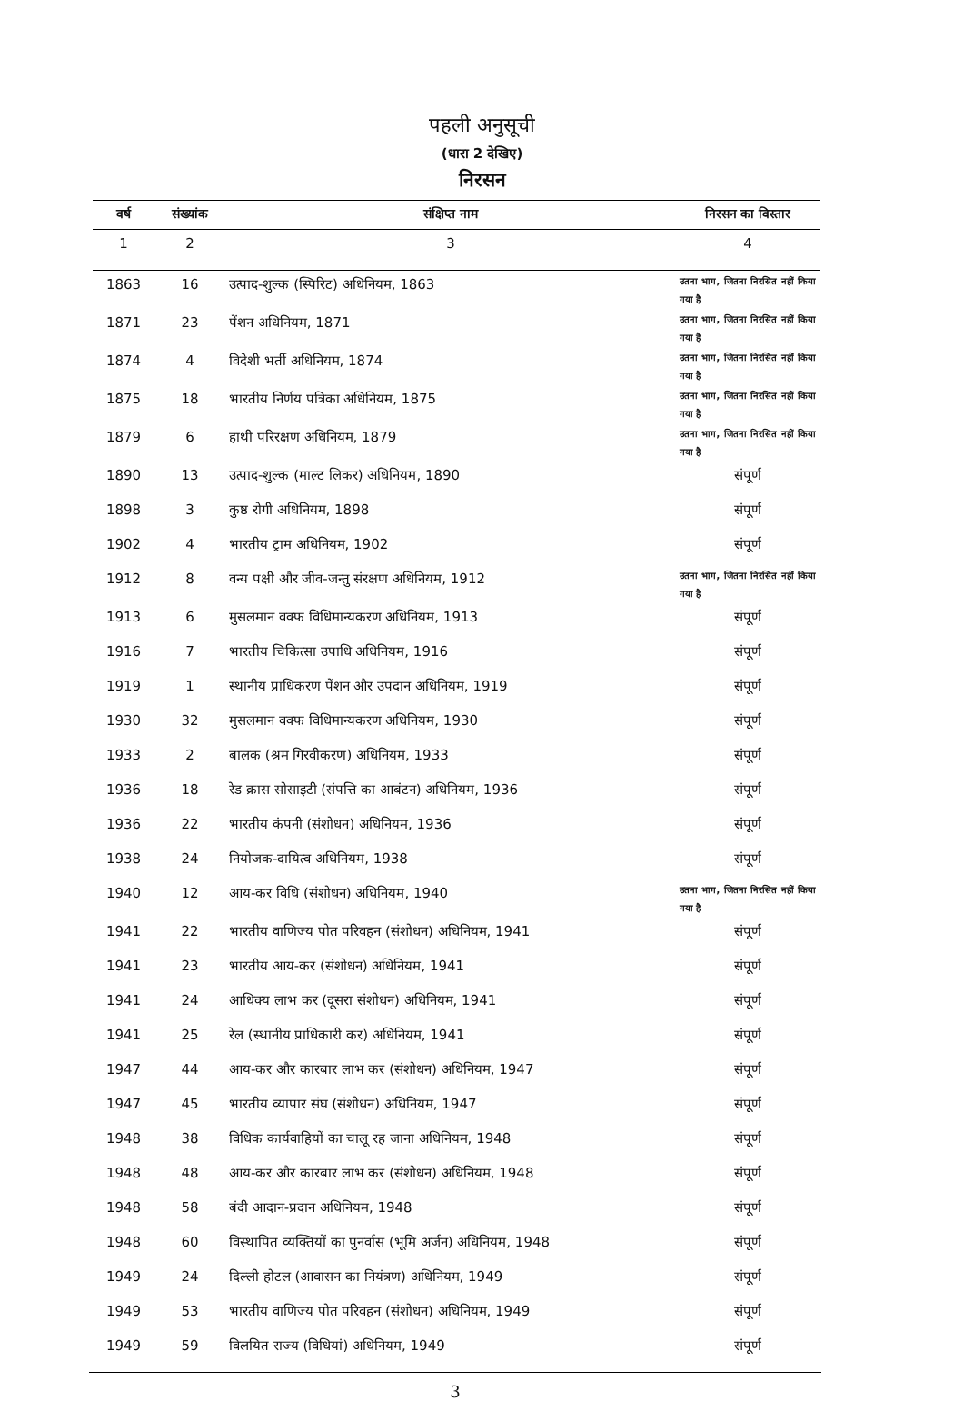पहली अनुसूची
(धारा 2 देखिए)
निरसन
| वर्ष | संख्यांक | संक्षिप्त नाम | निरसन का विस्तार |
| --- | --- | --- | --- |
| 1 | 2 | 3 | 4 |
| 1863 | 16 | उत्पाद-शुल्क (स्पिरिट) अधिनियम, 1863 | उतना भाग, जितना निरसित नहीं किया गया है |
| 1871 | 23 | पेंशन अधिनियम, 1871 | उतना भाग, जितना निरसित नहीं किया गया है |
| 1874 | 4 | विदेशी भर्ती अधिनियम, 1874 | उतना भाग, जितना निरसित नहीं किया गया है |
| 1875 | 18 | भारतीय निर्णय पत्रिका अधिनियम, 1875 | उतना भाग, जितना निरसित नहीं किया गया है |
| 1879 | 6 | हाथी परिरक्षण अधिनियम, 1879 | उतना भाग, जितना निरसित नहीं किया गया है |
| 1890 | 13 | उत्पाद-शुल्क (माल्ट लिकर) अधिनियम, 1890 | संपूर्ण |
| 1898 | 3 | कुष्ठ रोगी अधिनियम, 1898 | संपूर्ण |
| 1902 | 4 | भारतीय ट्राम अधिनियम, 1902 | संपूर्ण |
| 1912 | 8 | वन्य पक्षी और जीव-जन्तु संरक्षण अधिनियम, 1912 | उतना भाग, जितना निरसित नहीं किया गया है |
| 1913 | 6 | मुसलमान वक्फ विधिमान्यकरण अधिनियम, 1913 | संपूर्ण |
| 1916 | 7 | भारतीय चिकित्सा उपाधि अधिनियम, 1916 | संपूर्ण |
| 1919 | 1 | स्थानीय प्राधिकरण पेंशन और उपदान अधिनियम, 1919 | संपूर्ण |
| 1930 | 32 | मुसलमान वक्फ विधिमान्यकरण अधिनियम, 1930 | संपूर्ण |
| 1933 | 2 | बालक (श्रम गिरवीकरण) अधिनियम, 1933 | संपूर्ण |
| 1936 | 18 | रेड क्रास सोसाइटी (संपत्ति का आबंटन) अधिनियम, 1936 | संपूर्ण |
| 1936 | 22 | भारतीय कंपनी (संशोधन) अधिनियम, 1936 | संपूर्ण |
| 1938 | 24 | नियोजक-दायित्व अधिनियम, 1938 | संपूर्ण |
| 1940 | 12 | आय-कर विधि (संशोधन) अधिनियम, 1940 | उतना भाग, जितना निरसित नहीं किया गया है |
| 1941 | 22 | भारतीय वाणिज्य पोत परिवहन (संशोधन) अधिनियम, 1941 | संपूर्ण |
| 1941 | 23 | भारतीय आय-कर (संशोधन) अधिनियम, 1941 | संपूर्ण |
| 1941 | 24 | आधिक्य लाभ कर (दूसरा संशोधन) अधिनियम, 1941 | संपूर्ण |
| 1941 | 25 | रेल (स्थानीय प्राधिकारी कर) अधिनियम, 1941 | संपूर्ण |
| 1947 | 44 | आय-कर और कारबार लाभ कर (संशोधन) अधिनियम, 1947 | संपूर्ण |
| 1947 | 45 | भारतीय व्यापार संघ (संशोधन) अधिनियम, 1947 | संपूर्ण |
| 1948 | 38 | विधिक कार्यवाहियों का चालू रह जाना अधिनियम, 1948 | संपूर्ण |
| 1948 | 48 | आय-कर और कारबार लाभ कर (संशोधन) अधिनियम, 1948 | संपूर्ण |
| 1948 | 58 | बंदी आदान-प्रदान अधिनियम, 1948 | संपूर्ण |
| 1948 | 60 | विस्थापित व्यक्तियों का पुनर्वास (भूमि अर्जन) अधिनियम, 1948 | संपूर्ण |
| 1949 | 24 | दिल्ली होटल (आवासन का नियंत्रण) अधिनियम, 1949 | संपूर्ण |
| 1949 | 53 | भारतीय वाणिज्य पोत परिवहन (संशोधन) अधिनियम, 1949 | संपूर्ण |
| 1949 | 59 | विलयित राज्य (विधियां) अधिनियम, 1949 | संपूर्ण |
3